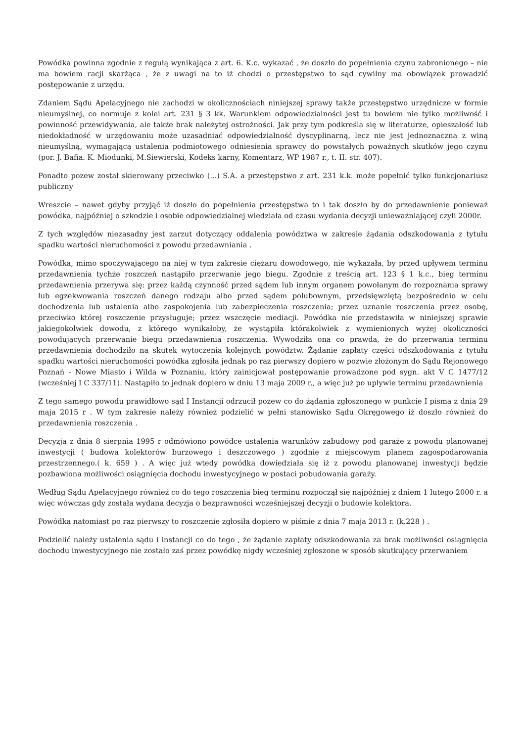Powódka powinna zgodnie z regułą wynikająca z art. 6. K.c. wykazać , że doszło do popełnienia czynu zabronionego – nie ma bowiem racji skarżąca , że z uwagi na to iż chodzi o przestępstwo to sąd cywilny ma obowiązek prowadzić postępowanie z urzędu.
Zdaniem Sądu Apelacyjnego nie zachodzi w okolicznościach niniejszej sprawy także przestępstwo urzędnicze w formie nieumyślnej, co normuje z kolei art. 231 § 3 kk. Warunkiem odpowiedzialności jest tu bowiem nie tylko możliwość i powinność przewidywania, ale także brak należytej ostrożności. Jak przy tym podkreśla się w literaturze, opieszałość lub niedokładność w urzędowaniu może uzasadniać odpowiedzialność dyscyplinarną, lecz nie jest jednoznaczna z winą nieumyślną, wymagającą ustalenia podmiotowego odniesienia sprawcy do powstałych poważnych skutków jego czynu (por. J. Bafia. K. Miodunki, M.Siewierski, Kodeks karny, Komentarz, WP 1987 r., t. II. str. 407).
Ponadto pozew został skierowany przeciwko (...) S.A. a przestępstwo z art. 231 k.k. może popełnić tylko funkcjonariusz publiczny
Wreszcie – nawet gdyby przyjąć iż doszło do popełnienia przestępstwa to i tak doszło by do przedawnienie ponieważ powódka, najpóźniej o szkodzie i osobie odpowiedzialnej wiedziała od czasu wydania decyzji unieważniającej czyli 2000r.
Z tych względów niezasadny jest zarzut dotyczący oddalenia powództwa w zakresie żądania odszkodowania z tytułu spadku wartości nieruchomości z powodu przedawniania .
Powódka, mimo spoczywającego na niej w tym zakresie ciężaru dowodowego, nie wykazała, by przed upływem terminu przedawnienia tychże roszczeń nastąpiło przerwanie jego biegu. Zgodnie z treścią art. 123 § 1 k.c., bieg terminu przedawnienia przerywa się: przez każdą czynność przed sądem lub innym organem powołanym do rozpoznania sprawy lub egzekwowania roszczeń danego rodzaju albo przed sądem polubownym, przedsięwziętą bezpośrednio w celu dochodzenia lub ustalenia albo zaspokojenia lub zabezpieczenia roszczenia; przez uznanie roszczenia przez osobę, przeciwko której roszczenie przysługuje; przez wszczęcie mediacji. Powódka nie przedstawiła w niniejszej sprawie jakiegokolwiek dowodu, z którego wynikałoby, że wystąpiła którakolwiek z wymienionych wyżej okoliczności powodujących przerwanie biegu przedawnienia roszczenia. Wywodziła ona co prawda, że do przerwania terminu przedawnienia dochodziło na skutek wytoczenia kolejnych powództw. Żądanie zapłaty części odszkodowania z tytułu spadku wartości nieruchomości powódka zgłosiła jednak po raz pierwszy dopiero w pozwie złożonym do Sądu Rejonowego Poznań - Nowe Miasto i Wilda w Poznaniu, który zainicjował postępowanie prowadzone pod sygn. akt V C 1477/12 (wcześniej I C 337/11). Nastąpiło to jednak dopiero w dniu 13 maja 2009 r., a więc już po upływie terminu przedawnienia
Z tego samego powodu prawidłowo sąd I Instancji odrzucił pozew co do żądania zgłoszonego w punkcie I pisma z dnia 29 maja 2015 r . W tym zakresie należy również podzielić w pełni stanowisko Sądu Okręgowego iż doszło również do przedawnienia roszczenia .
Decyzja z dnia 8 sierpnia 1995 r odmówiono powódce ustalenia warunków zabudowy pod garaże z powodu planowanej inwestycji ( budowa kolektorów burzowego i deszczowego ) zgodnie z miejscowym planem zagospodarowania przestrzennego.( k. 659 ) . A więc już wtedy powódka dowiedziała się iż z powodu planowanej inwestycji będzie pozbawiona możliwości osiągnięcia dochodu inwestycyjnego w postaci pobudowania garaży.
Według Sądu Apelacyjnego również co do tego roszczenia bieg terminu rozpoczął się najpóźniej z dniem 1 lutego 2000 r. a więc wówczas gdy została wydana decyzja o bezprawności wcześniejszej decyzji o budowie kolektora.
Powódka natomiast po raz pierwszy to roszczenie zgłosiła dopiero w piśmie z dnia 7 maja 2013 r. (k.228 ) .
Podzielić należy ustalenia sądu i instancji co do tego , że żądanie zapłaty odszkodowania za brak możliwości osiągnięcia dochodu inwestycyjnego nie zostało zaś przez powódkę nigdy wcześniej zgłoszone w sposób skutkujący przerwaniem